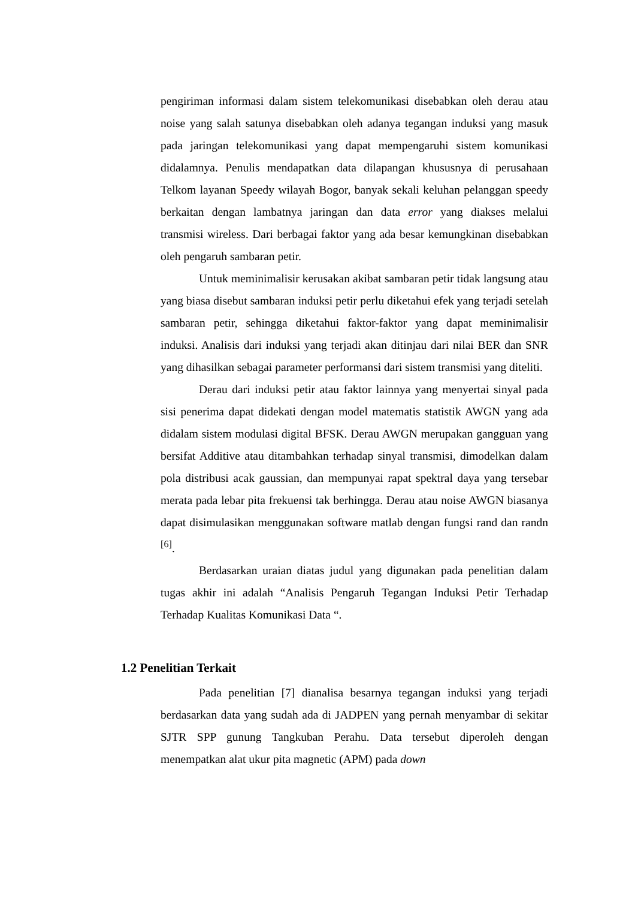pengiriman informasi dalam sistem telekomunikasi disebabkan oleh derau atau noise yang salah satunya disebabkan oleh adanya tegangan induksi yang masuk pada jaringan telekomunikasi yang dapat mempengaruhi sistem komunikasi didalamnya. Penulis mendapatkan data dilapangan khususnya di perusahaan Telkom layanan Speedy wilayah Bogor, banyak sekali keluhan pelanggan speedy berkaitan dengan lambatnya jaringan dan data error yang diakses melalui transmisi wireless. Dari berbagai faktor yang ada besar kemungkinan disebabkan oleh pengaruh sambaran petir.
Untuk meminimalisir kerusakan akibat sambaran petir tidak langsung atau yang biasa disebut sambaran induksi petir perlu diketahui efek yang terjadi setelah sambaran petir, sehingga diketahui faktor-faktor yang dapat meminimalisir induksi. Analisis dari induksi yang terjadi akan ditinjau dari nilai BER dan SNR yang dihasilkan sebagai parameter performansi dari sistem transmisi yang diteliti.
Derau dari induksi petir atau faktor lainnya yang menyertai sinyal pada sisi penerima dapat didekati dengan model matematis statistik AWGN yang ada didalam sistem modulasi digital BFSK. Derau AWGN merupakan gangguan yang bersifat Additive atau ditambahkan terhadap sinyal transmisi, dimodelkan dalam pola distribusi acak gaussian, dan mempunyai rapat spektral daya yang tersebar merata pada lebar pita frekuensi tak berhingga. Derau atau noise AWGN biasanya dapat disimulasikan menggunakan software matlab dengan fungsi rand dan randn <sup>[6]</sup>.
Berdasarkan uraian diatas judul yang digunakan pada penelitian dalam tugas akhir ini adalah “Analisis Pengaruh Tegangan Induksi Petir Terhadap Terhadap Kualitas Komunikasi Data “.
1.2 Penelitian Terkait
Pada penelitian [7] dianalisa besarnya tegangan induksi yang terjadi berdasarkan data yang sudah ada di JADPEN yang pernah menyambar di sekitar SJTR SPP gunung Tangkuban Perahu. Data tersebut diperoleh dengan menempatkan alat ukur pita magnetic (APM) pada down